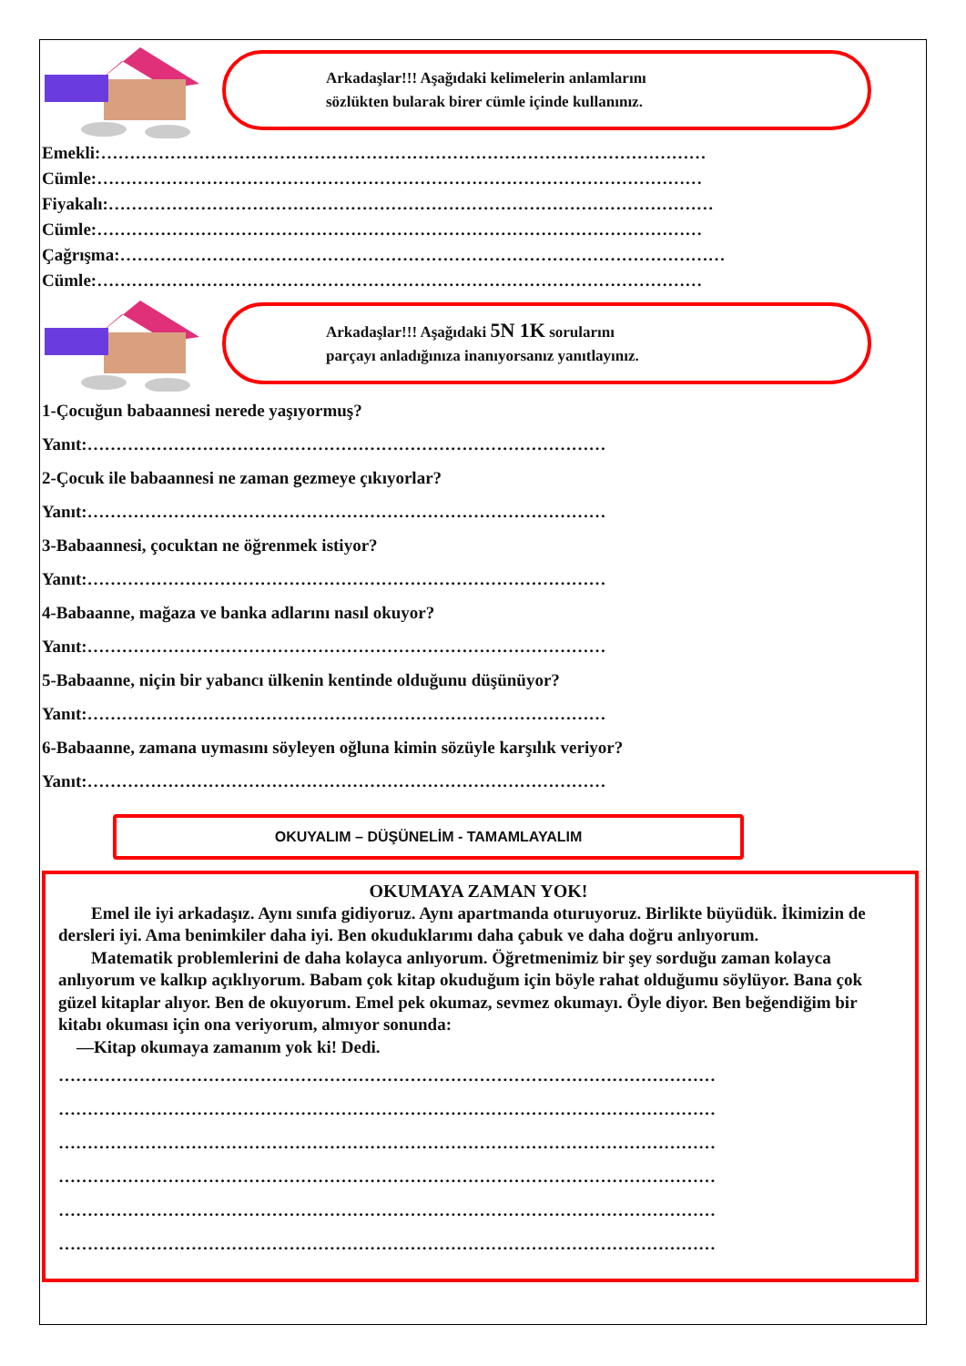Arkadaşlar!!! Aşağıdaki kelimelerin anlamlarını
sözlükten bularak birer cümle içinde kullanınız.
Emekli:……………………………………………………………………………………………
Cümle:……………………………………………………………………………………………
Fiyakalı:……………………………………………………………………………………………
Cümle:……………………………………………………………………………………………
Çağrışma:……………………………………………………………………………………………
Cümle:……………………………………………………………………………………………
Arkadaşlar!!! Aşağıdaki 5N 1K sorularını
parçayı anladığınıza inanıyorsanız yanıtlayınız.
1-Çocuğun babaannesi nerede yaşıyormuş?
Yanıt:………………………………………………………………………………
2-Çocuk ile babaannesi ne zaman gezmeye çıkıyorlar?
Yanıt:………………………………………………………………………………
3-Babaannesi, çocuktan ne öğrenmek istiyor?
Yanıt:………………………………………………………………………………
4-Babaanne, mağaza ve banka adlarını nasıl okuyor?
Yanıt:………………………………………………………………………………
5-Babaanne, niçin bir yabancı ülkenin kentinde olduğunu düşünüyor?
Yanıt:………………………………………………………………………………
6-Babaanne, zamana uymasını söyleyen oğluna kimin sözüyle karşılık veriyor?
Yanıt:………………………………………………………………………………
OKUYALIM – DÜŞÜNELİM - TAMAMLAYALIM
OKUMAYA ZAMAN YOK!
Emel ile iyi arkadaşız. Aynı sınıfa gidiyoruz. Aynı apartmanda oturuyoruz. Birlikte büyüdük. İkimizin de dersleri iyi. Ama benimkiler daha iyi. Ben okuduklarımı daha çabuk ve daha doğru anlıyorum.
Matematik problemlerini de daha kolayca anlıyorum. Öğretmenimiz bir şey sorduğu zaman kolayca anlıyorum ve kalkıp açıklıyorum. Babam çok kitap okuduğum için böyle rahat olduğumu söylüyor. Bana çok güzel kitaplar alıyor. Ben de okuyorum. Emel pek okumaz, sevmez okumayı. Öyle diyor. Ben beğendiğim bir kitabı okuması için ona veriyorum, almıyor sonunda:
—Kitap okumaya zamanım yok ki! Dedi.
……………………………………………………………………………………………………
……………………………………………………………………………………………………
……………………………………………………………………………………………………
……………………………………………………………………………………………………
……………………………………………………………………………………………………
……………………………………………………………………………………………………